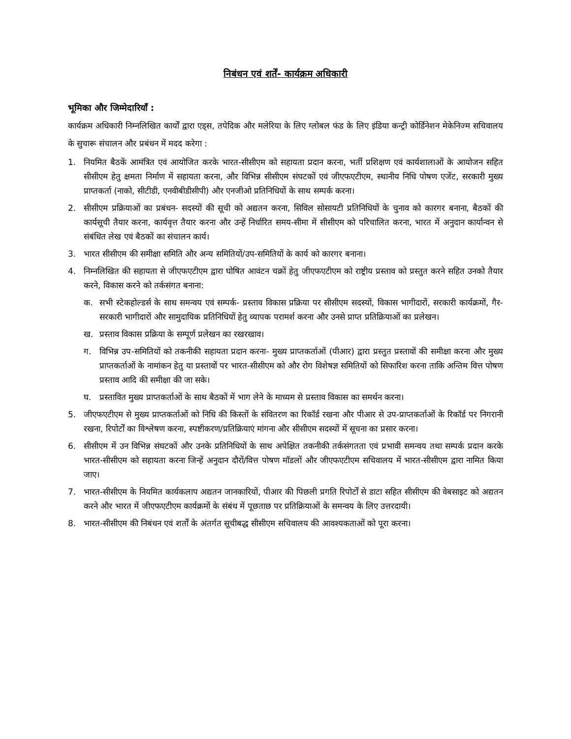निबंधन एवं शर्तें- कार्यक्रम अधिकारी
भूमिका और जिम्मेदारियाँ :
कार्यक्रम अधिकारी निम्नलिखित कार्यों द्वारा एड्स, तपेदिक और मलेरिया के लिए ग्लोबल फंड के लिए इंडिया कन्ट्री कोर्डिनेशन मेकेनिज्म सचिवालय के सुचारू संचालन और प्रबंधन में मदद करेगा :
1. नियमित बैठकें आमंत्रित एवं आयोजित करके भारत-सीसीएम को सहायता प्रदान करना, भर्ती प्रशिक्षण एवं कार्यशालाओं के आयोजन सहित सीसीएम हेतु क्षमता निर्माण में सहायता करना, और विभिन्न सीसीएम संघटकों एवं जीएफएटीएम, स्थानीय निधि पोषण एजेंट, सरकारी मुख्य प्राप्तकर्ता (नाको, सीटीडी, एनवीबीडीसीपी) और एनजीओ प्रतिनिधियों के साथ सम्पर्क करना।
2. सीसीएम प्रक्रियाओं का प्रबंधन- सदस्यों की सूची को अद्यतन करना, सिविल सोसायटी प्रतिनिधियों के चुनाव को कारगर बनाना, बैठकों की कार्यसूची तैयार करना, कार्यवृत्त तैयार करना और उन्हें निर्धारित समय-सीमा में सीसीएम को परिचालित करना, भारत में अनुदान कार्यान्वन से संबंधित लेख एवं बैठकों का संचालन कार्य।
3. भारत सीसीएम की समीक्षा समिति और अन्य समितियों/उप-समितियों के कार्य को कारगर बनाना।
4. निम्नलिखित की सहायता से जीएफएटीएम द्वारा घोषित आवंटन चक्रों हेतु जीएफएटीएम को राष्ट्रीय प्रस्ताव को प्रस्तुत करने सहित उनको तैयार करने, विकास करने को तर्कसंगत बनाना:
क. सभी स्टेकहोल्डर्स के साथ समन्वय एवं सम्पर्क- प्रस्ताव विकास प्रक्रिया पर सीसीएम सदस्यों, विकास भागीदारों, सरकारी कार्यक्रमों, गैर-सरकारी भागीदारों और सामुदायिक प्रतिनिधियों हेतु व्यापक परामर्श करना और उनसे प्राप्त प्रतिक्रियाओं का प्रलेखन।
ख. प्रस्ताव विकास प्रक्रिया के सम्पूर्ण प्रलेखन का रखरखाव।
ग. विभिन्न उप-समितियों को तकनीकी सहायता प्रदान करना- मुख्य प्राप्तकर्ताओं (पीआर) द्वारा प्रस्तुत प्रस्तावों की समीक्षा करना और मुख्य प्राप्तकर्ताओं के नामांकन हेतु या प्रस्तावों पर भारत-सीसीएम को और रोग विशेषज्ञ समितियों को सिफारिश करना ताकि अन्तिम वित्त पोषण प्रस्ताव आदि की समीक्षा की जा सके।
घ. प्रस्तावित मुख्य प्राप्तकर्ताओं के साथ बैठकों में भाग लेने के माध्यम से प्रस्ताव विकास का समर्थन करना।
5. जीएफएटीएम से मुख्य प्राप्तकर्ताओं को निधि की किस्तों के संवितरण का रिकॉर्ड रखना और पीआर से उप-प्राप्तकर्ताओं के रिकॉर्ड पर निगरानी रखना, रिपोर्टों का विश्लेषण करना, स्पष्टीकरण/प्रतिक्रियाएं मांगना और सीसीएम सदस्यों में सूचना का प्रसार करना।
6. सीसीएम में उन विभिन्न संघटकों और उनके प्रतिनिधियों के साथ अपेक्षित तकनीकी तर्कसंगतता एवं प्रभावी समन्वय तथा सम्पर्क प्रदान करके भारत-सीसीएम को सहायता करना जिन्हें अनुदान दौरों/वित्त पोषण मॉडलों और जीएफएटीएम सचिवालय में भारत-सीसीएम द्वारा नामित किया जाए।
7. भारत-सीसीएम के नियमित कार्यकलाप अद्यतन जानकारियों, पीआर की पिछली प्रगति रिपोर्टों से डाटा सहित सीसीएम की वेबसाइट को अद्यतन करने और भारत में जीएफएटीएम कार्यक्रमों के संबंध में पूछताछ पर प्रतिक्रियाओं के समन्वय के लिए उत्तरदायी।
8. भारत-सीसीएम की निबंधन एवं शर्तों के अंतर्गत सूचीबद्ध सीसीएम सचिवालय की आवश्यकताओं को पूरा करना।